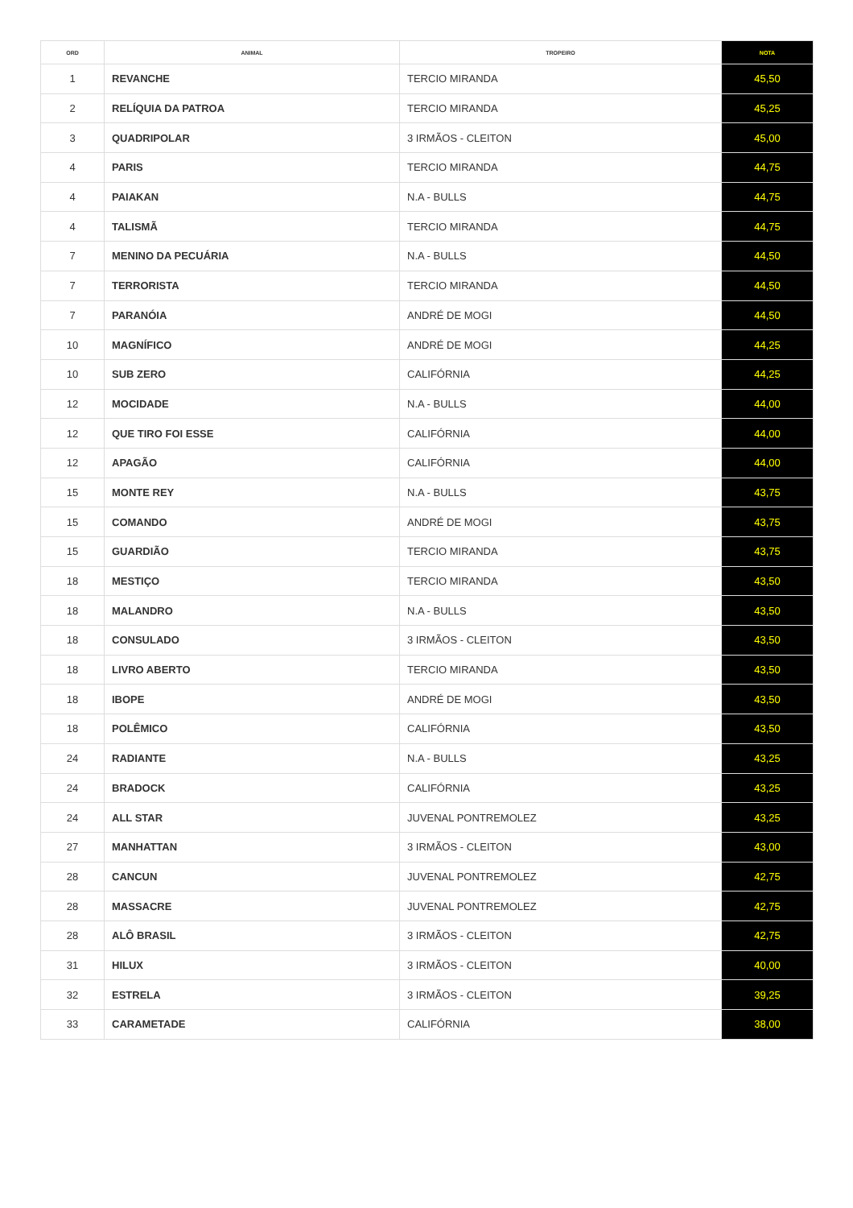| ORD | ANIMAL | TROPEIRO | NOTA |
| --- | --- | --- | --- |
| 1 | REVANCHE | TERCIO MIRANDA | 45,50 |
| 2 | RELÍQUIA DA PATROA | TERCIO MIRANDA | 45,25 |
| 3 | QUADRIPOLAR | 3 IRMÃOS - CLEITON | 45,00 |
| 4 | PARIS | TERCIO MIRANDA | 44,75 |
| 4 | PAIAKAN | N.A - BULLS | 44,75 |
| 4 | TALISMÃ | TERCIO MIRANDA | 44,75 |
| 7 | MENINO DA PECUÁRIA | N.A - BULLS | 44,50 |
| 7 | TERRORISTA | TERCIO MIRANDA | 44,50 |
| 7 | PARANÓIA | ANDRÉ DE MOGI | 44,50 |
| 10 | MAGNÍFICO | ANDRÉ DE MOGI | 44,25 |
| 10 | SUB ZERO | CALIFÓRNIA | 44,25 |
| 12 | MOCIDADE | N.A - BULLS | 44,00 |
| 12 | QUE TIRO FOI ESSE | CALIFÓRNIA | 44,00 |
| 12 | APAGÃO | CALIFÓRNIA | 44,00 |
| 15 | MONTE REY | N.A - BULLS | 43,75 |
| 15 | COMANDO | ANDRÉ DE MOGI | 43,75 |
| 15 | GUARDIÃO | TERCIO MIRANDA | 43,75 |
| 18 | MESTIÇO | TERCIO MIRANDA | 43,50 |
| 18 | MALANDRO | N.A - BULLS | 43,50 |
| 18 | CONSULADO | 3 IRMÃOS - CLEITON | 43,50 |
| 18 | LIVRO ABERTO | TERCIO MIRANDA | 43,50 |
| 18 | IBOPE | ANDRÉ DE MOGI | 43,50 |
| 18 | POLÊMICO | CALIFÓRNIA | 43,50 |
| 24 | RADIANTE | N.A - BULLS | 43,25 |
| 24 | BRADOCK | CALIFÓRNIA | 43,25 |
| 24 | ALL STAR | JUVENAL PONTREMOLEZ | 43,25 |
| 27 | MANHATTAN | 3 IRMÃOS - CLEITON | 43,00 |
| 28 | CANCUN | JUVENAL PONTREMOLEZ | 42,75 |
| 28 | MASSACRE | JUVENAL PONTREMOLEZ | 42,75 |
| 28 | ALÔ BRASIL | 3 IRMÃOS - CLEITON | 42,75 |
| 31 | HILUX | 3 IRMÃOS - CLEITON | 40,00 |
| 32 | ESTRELA | 3 IRMÃOS - CLEITON | 39,25 |
| 33 | CARAMETADE | CALIFÓRNIA | 38,00 |